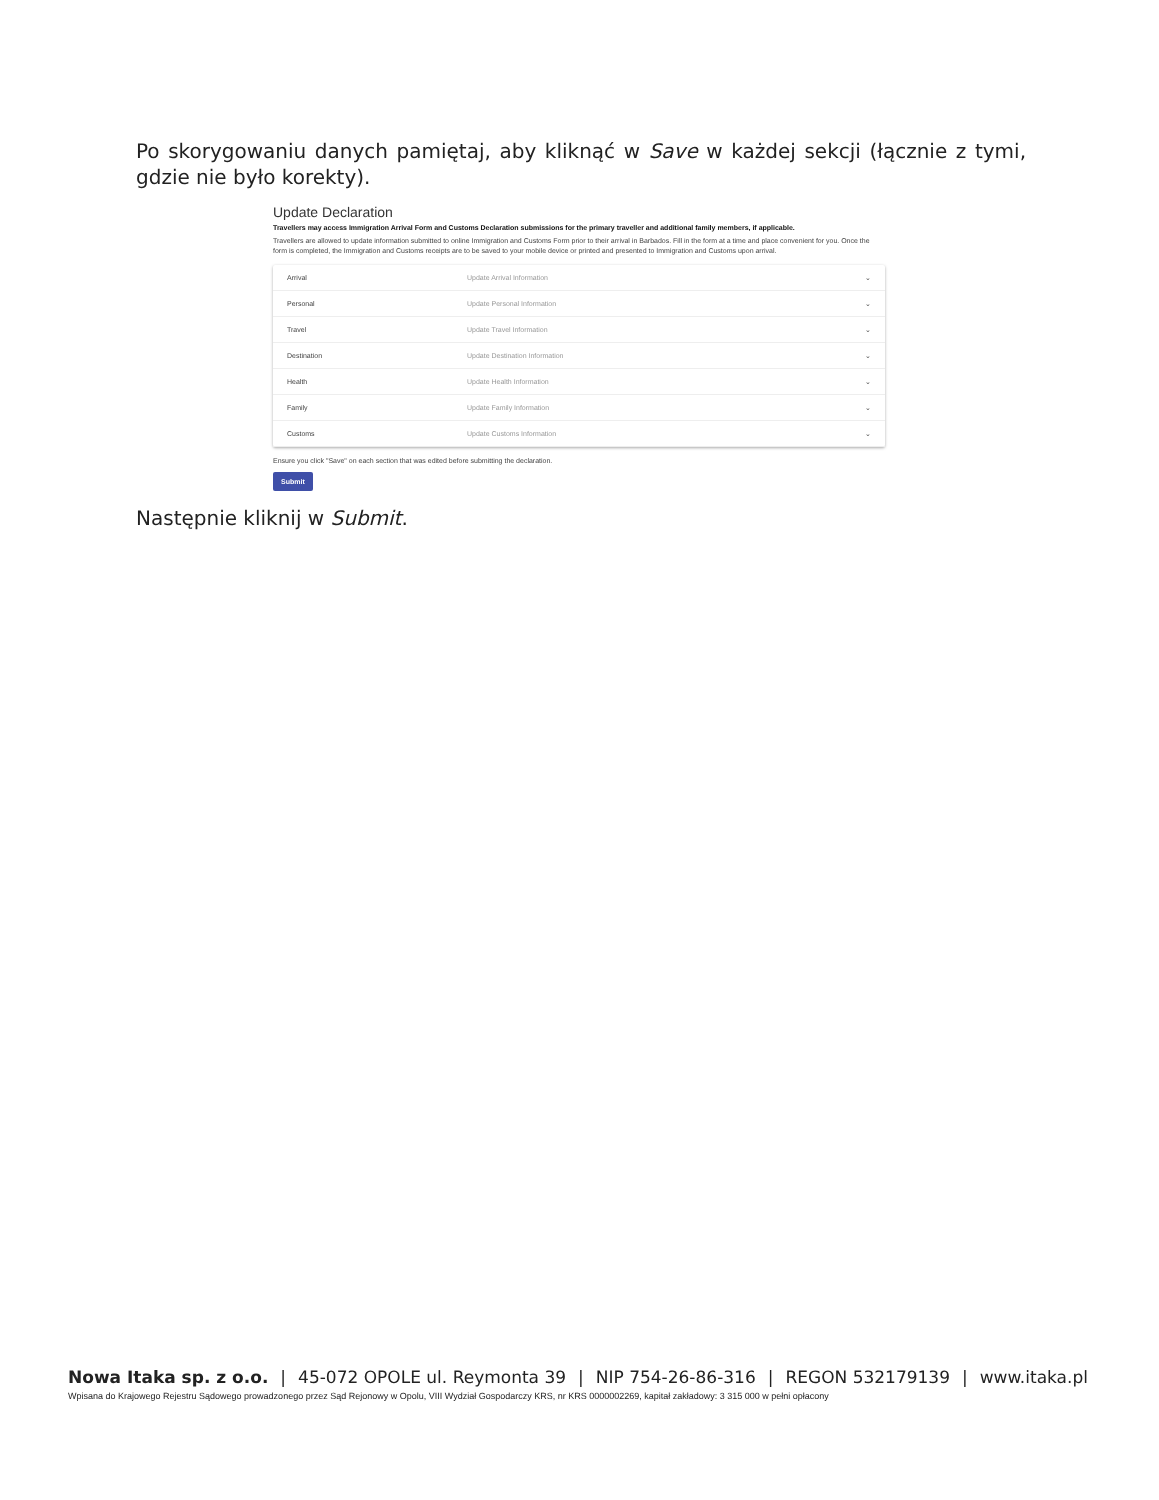Po skorygowaniu danych pamiętaj, aby kliknąć w Save w każdej sekcji (łącznie z tymi, gdzie nie było korekty).
Update Declaration
Travellers may access Immigration Arrival Form and Customs Declaration submissions for the primary traveller and additional family members, if applicable.
Travellers are allowed to update information submitted to online Immigration and Customs Form prior to their arrival in Barbados. Fill in the form at a time and place convenient for you. Once the form is completed, the Immigration and Customs receipts are to be saved to your mobile device or printed and presented to Immigration and Customs upon arrival.
Arrival Update Arrival Information ⌄
Personal Update Personal Information ⌄
Travel Update Travel Information ⌄
Destination Update Destination Information ⌄
Health Update Health Information ⌄
Family Update Family Information ⌄
Customs Update Customs Information ⌄
Ensure you click "Save" on each section that was edited before submitting the declaration.
Submit
Następnie kliknij w Submit.
Nowa Itaka sp. z o.o. | 45-072 OPOLE ul. Reymonta 39 | NIP 754-26-86-316 | REGON 532179139 | www.itaka.pl
Wpisana do Krajowego Rejestru Sądowego prowadzonego przez Sąd Rejonowy w Opolu, VIII Wydział Gospodarczy KRS, nr KRS 0000002269, kapitał zakładowy: 3 315 000 w pełni opłacony